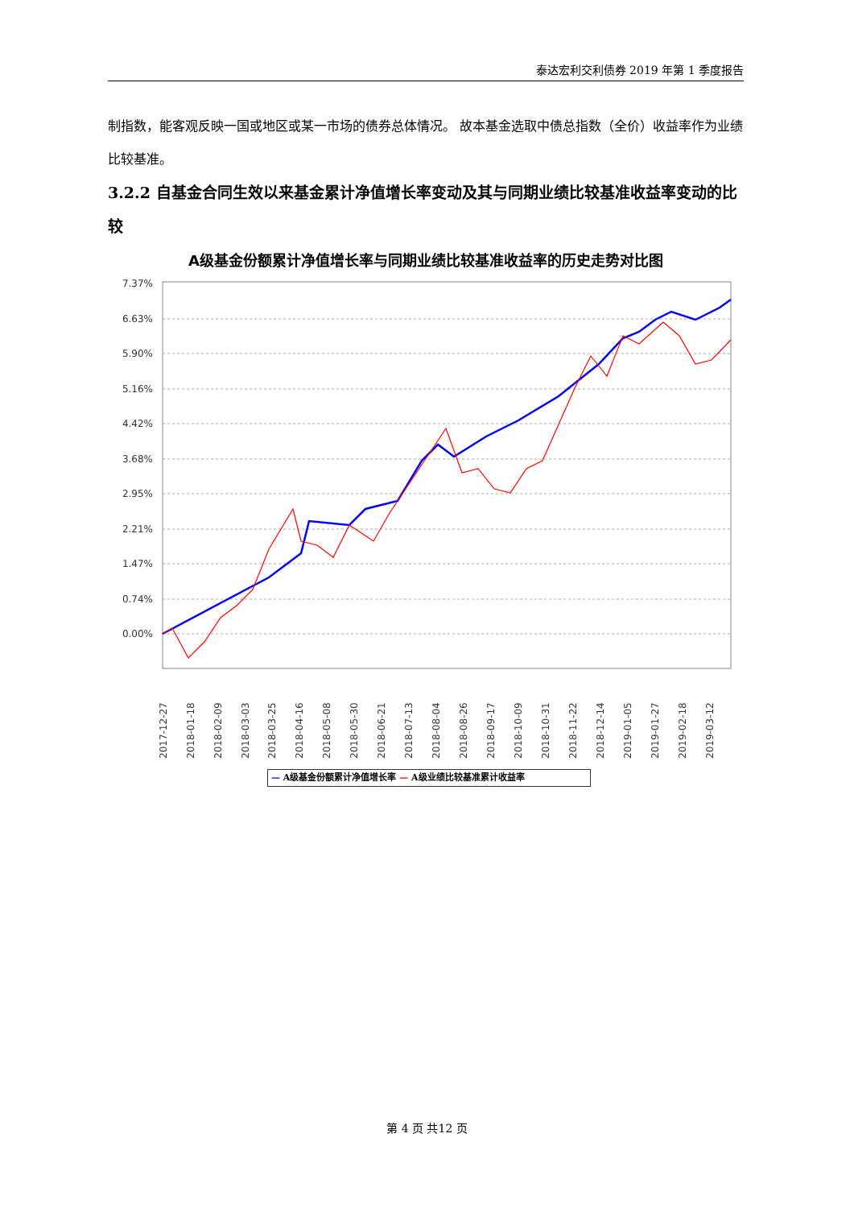泰达宏利交利债券 2019 年第 1 季度报告
制指数，能客观反映一国或地区或某一市场的债券总体情况。 故本基金选取中债总指数（全价）收益率作为业绩比较基准。
3.2.2 自基金合同生效以来基金累计净值增长率变动及其与同期业绩比较基准收益率变动的比较
A级基金份额累计净值增长率与同期业绩比较基准收益率的历史走势对比图
7.37%
6.63%
5.90%
5.16%
4.42%
3.68%
2.95%
2.21%
1.47%
0.74%
0.00%
2017-12-27
2018-01-18
2018-02-09
2018-03-03
2018-03-25
2018-04-16
2018-05-08
2018-05-30
2018-06-21
2018-07-13
2018-08-04
2018-08-26
2018-09-17
2018-10-09
2018-10-31
2018-11-22
2018-12-14
2019-01-05
2019-01-27
2019-02-18
2019-03-12
— A级基金份额累计净值增长率 — A级业绩比较基准累计收益率
第 4 页 共12 页